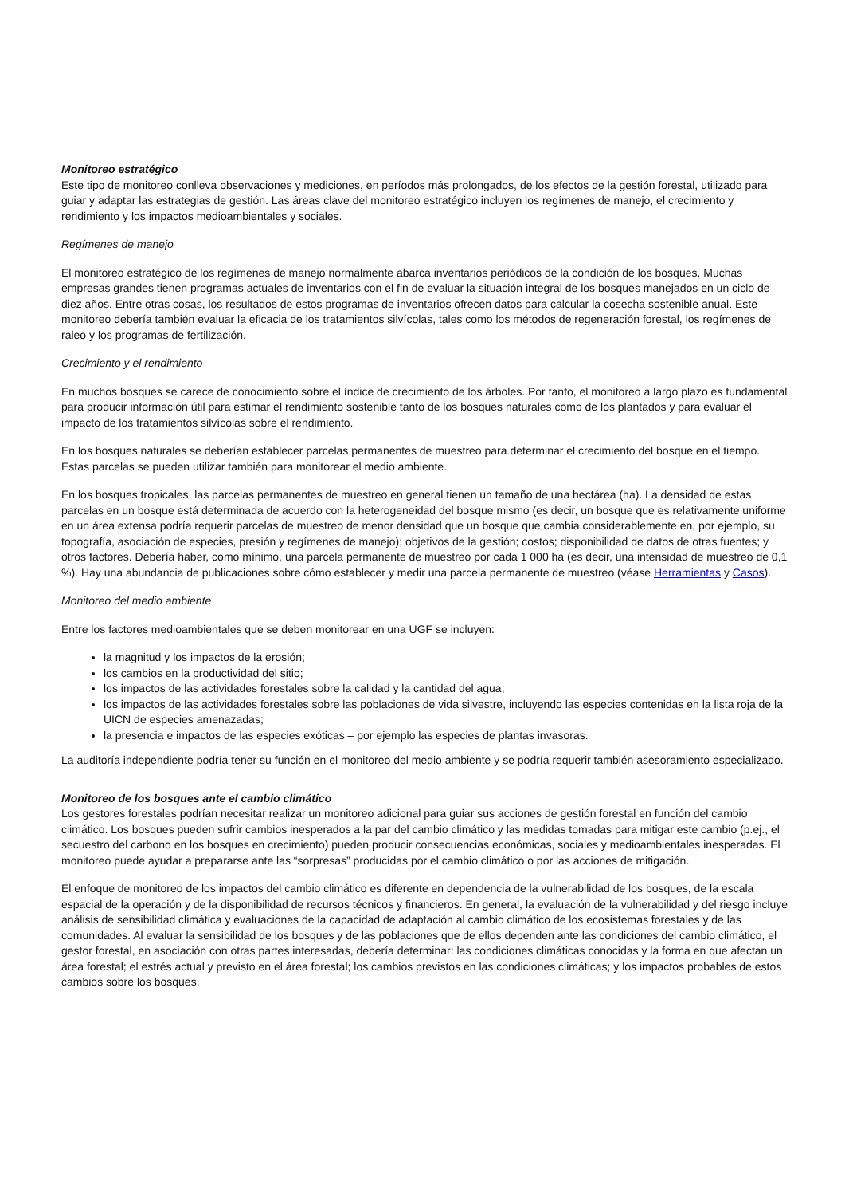Monitoreo estratégico
Este tipo de monitoreo conlleva observaciones y mediciones, en períodos más prolongados, de los efectos de la gestión forestal, utilizado para guiar y adaptar las estrategias de gestión. Las áreas clave del monitoreo estratégico incluyen los regímenes de manejo, el crecimiento y rendimiento y los impactos medioambientales y sociales.
Regímenes de manejo
El monitoreo estratégico de los regímenes de manejo normalmente abarca inventarios periódicos de la condición de los bosques. Muchas empresas grandes tienen programas actuales de inventarios con el fin de evaluar la situación integral de los bosques manejados en un ciclo de diez años. Entre otras cosas, los resultados de estos programas de inventarios ofrecen datos para calcular la cosecha sostenible anual. Este monitoreo debería también evaluar la eficacia de los tratamientos silvícolas, tales como los métodos de regeneración forestal, los regímenes de raleo y los programas de fertilización.
Crecimiento y el rendimiento
En muchos bosques se carece de conocimiento sobre el índice de crecimiento de los árboles. Por tanto, el monitoreo a largo plazo es fundamental para producir información útil para estimar el rendimiento sostenible tanto de los bosques naturales como de los plantados y para evaluar el impacto de los tratamientos silvícolas sobre el rendimiento.
En los bosques naturales se deberían establecer parcelas permanentes de muestreo para determinar el crecimiento del bosque en el tiempo. Estas parcelas se pueden utilizar también para monitorear el medio ambiente.
En los bosques tropicales, las parcelas permanentes de muestreo en general tienen un tamaño de una hectárea (ha). La densidad de estas parcelas en un bosque está determinada de acuerdo con la heterogeneidad del bosque mismo (es decir, un bosque que es relativamente uniforme en un área extensa podría requerir parcelas de muestreo de menor densidad que un bosque que cambia considerablemente en, por ejemplo, su topografía, asociación de especies, presión y regímenes de manejo); objetivos de la gestión; costos; disponibilidad de datos de otras fuentes; y otros factores. Debería haber, como mínimo, una parcela permanente de muestreo por cada 1 000 ha (es decir, una intensidad de muestreo de 0,1 %). Hay una abundancia de publicaciones sobre cómo establecer y medir una parcela permanente de muestreo (véase Herramientas y Casos).
Monitoreo del medio ambiente
Entre los factores medioambientales que se deben monitorear en una UGF se incluyen:
la magnitud y los impactos de la erosión;
los cambios en la productividad del sitio;
los impactos de las actividades forestales sobre la calidad y la cantidad del agua;
los impactos de las actividades forestales sobre las poblaciones de vida silvestre, incluyendo las especies contenidas en la lista roja de la UICN de especies amenazadas;
la presencia e impactos de las especies exóticas – por ejemplo las especies de plantas invasoras.
La auditoría independiente podría tener su función en el monitoreo del medio ambiente y se podría requerir también asesoramiento especializado.
Monitoreo de los bosques ante el cambio climático
Los gestores forestales podrían necesitar realizar un monitoreo adicional para guiar sus acciones de gestión forestal en función del cambio climático. Los bosques pueden sufrir cambios inesperados a la par del cambio climático y las medidas tomadas para mitigar este cambio (p.ej., el secuestro del carbono en los bosques en crecimiento) pueden producir consecuencias económicas, sociales y medioambientales inesperadas. El monitoreo puede ayudar a prepararse ante las “sorpresas” producidas por el cambio climático o por las acciones de mitigación.
El enfoque de monitoreo de los impactos del cambio climático es diferente en dependencia de la vulnerabilidad de los bosques, de la escala espacial de la operación y de la disponibilidad de recursos técnicos y financieros. En general, la evaluación de la vulnerabilidad y del riesgo incluye análisis de sensibilidad climática y evaluaciones de la capacidad de adaptación al cambio climático de los ecosistemas forestales y de las comunidades. Al evaluar la sensibilidad de los bosques y de las poblaciones que de ellos dependen ante las condiciones del cambio climático, el gestor forestal, en asociación con otras partes interesadas, debería determinar: las condiciones climáticas conocidas y la forma en que afectan un área forestal; el estrés actual y previsto en el área forestal; los cambios previstos en las condiciones climáticas; y los impactos probables de estos cambios sobre los bosques.